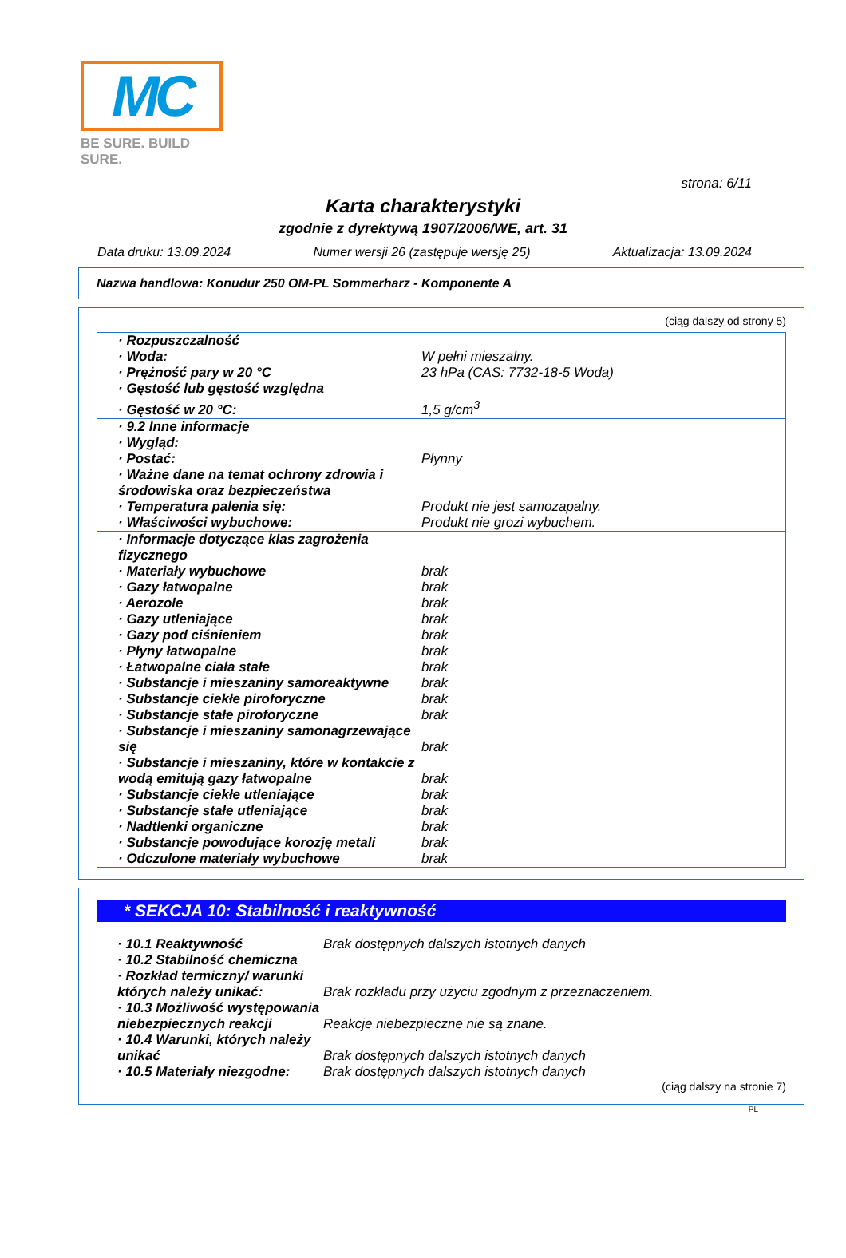MC
BE SURE. BUILD SURE.
strona: 6/11
Karta charakterystyki
zgodnie z dyrektywą 1907/2006/WE, art. 31
Data druku: 13.09.2024 Numer wersji 26 (zastępuje wersję 25) Aktualizacja: 13.09.2024
Nazwa handlowa: Konudur 250 OM-PL Sommerharz - Komponente A
(ciąg dalszy od strony 5)
| · Rozpuszczalność | |
| · Woda: | W pełni mieszalny. |
| · Prężność pary w 20 °C | 23 hPa (CAS: 7732-18-5 Woda) |
| · Gęstość lub gęstość względna | |
| · Gęstość w 20 °C: | 1,5 g/cm<sup>3</sup> |
| · 9.2 Inne informacje | |
| · Wygląd: | |
| · Postać: | Płynny |
| · Ważne dane na temat ochrony zdrowia i środowiska oraz bezpieczeństwa | |
| · Temperatura palenia się: | Produkt nie jest samozapalny. |
| · Właściwości wybuchowe: | Produkt nie grozi wybuchem. |
| · Informacje dotyczące klas zagrożenia fizycznego | |
| · Materiały wybuchowe | brak |
| · Gazy łatwopalne | brak |
| · Aerozole | brak |
| · Gazy utleniające | brak |
| · Gazy pod ciśnieniem | brak |
| · Płyny łatwopalne | brak |
| · Łatwopalne ciała stałe | brak |
| · Substancje i mieszaniny samoreaktywne | brak |
| · Substancje ciekłe piroforyczne | brak |
| · Substancje stałe piroforyczne | brak |
| · Substancje i mieszaniny samonagrzewające się | brak |
| · Substancje i mieszaniny, które w kontakcie z wodą emitują gazy łatwopalne | brak |
| · Substancje ciekłe utleniające | brak |
| · Substancje stałe utleniające | brak |
| · Nadtlenki organiczne | brak |
| · Substancje powodujące korozję metali | brak |
| · Odczulone materiały wybuchowe | brak |
* SEKCJA 10: Stabilność i reaktywność
| · 10.1 Reaktywność | Brak dostępnych dalszych istotnych danych |
| · 10.2 Stabilność chemiczna | |
| · Rozkład termiczny/ warunki których należy unikać: | Brak rozkładu przy użyciu zgodnym z przeznaczeniem. |
| · 10.3 Możliwość występowania niebezpiecznych reakcji | Reakcje niebezpieczne nie są znane. |
| · 10.4 Warunki, których należy unikać | Brak dostępnych dalszych istotnych danych |
| · 10.5 Materiały niezgodne: | Brak dostępnych dalszych istotnych danych |
(ciąg dalszy na stronie 7)
PL